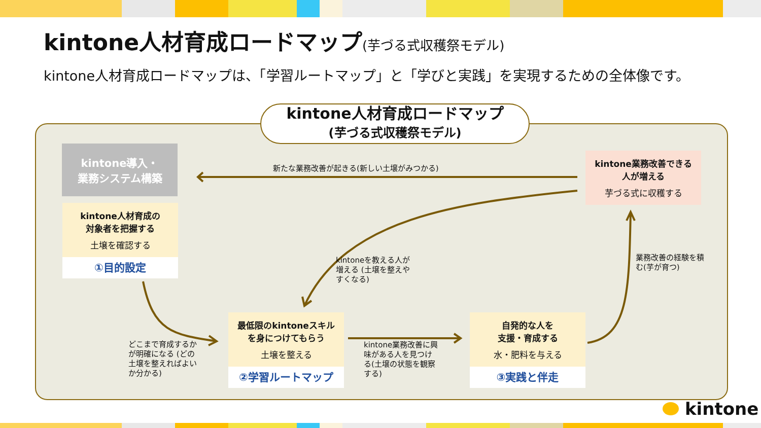kintone人材育成ロードマップ(芋づる式収穫祭モデル)
kintone人材育成ロードマップは、「学習ルートマップ」と「学びと実践」を実現するための全体像です。
kintone人材育成ロードマップ
(芋づる式収穫祭モデル)
kintone導入・
業務システム構築
kintone人材育成の
対象者を把握する
土壌を確認する
①目的設定
最低限のkintoneスキル
を身につけてもらう
土壌を整える
②学習ルートマップ
自発的な人を
支援・育成する
水・肥料を与える
③実践と伴走
kintone業務改善できる
人が増える
芋づる式に収穫する
新たな業務改善が起きる(新しい土壌がみつかる)
kintoneを教える人が
増える (土壌を整えや
すくなる)
どこまで育成するか
が明確になる (どの
土壌を整えればよい
か分かる)
kintone業務改善に興
味がある人を見つけ
る(土壌の状態を観察
する)
業務改善の経験を積
む(芋が育つ)
kintone